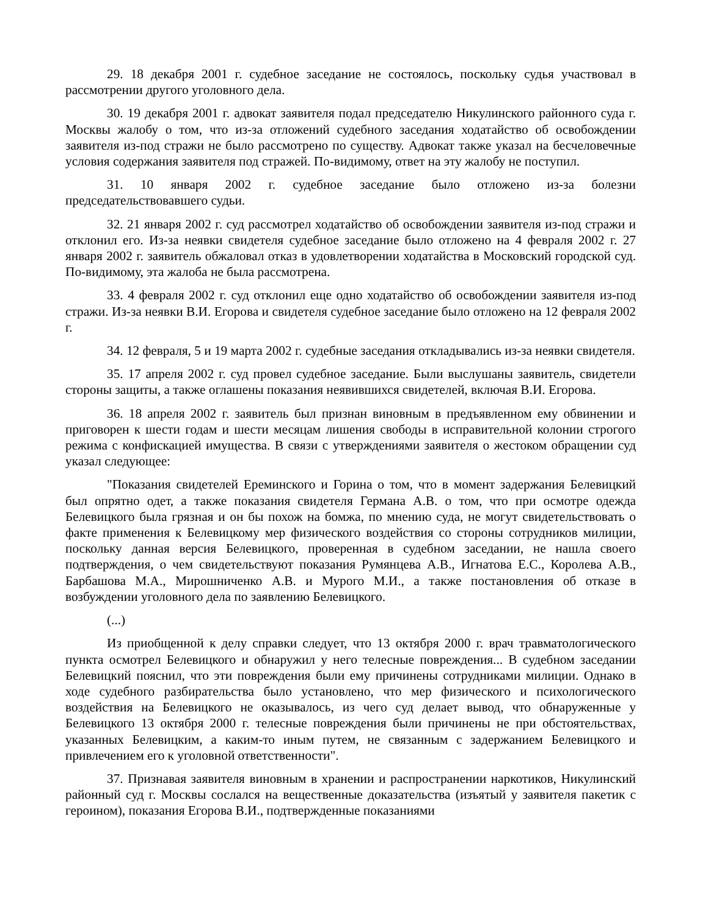29. 18 декабря 2001 г. судебное заседание не состоялось, поскольку судья участвовал в рассмотрении другого уголовного дела.
30. 19 декабря 2001 г. адвокат заявителя подал председателю Никулинского районного суда г. Москвы жалобу о том, что из-за отложений судебного заседания ходатайство об освобождении заявителя из-под стражи не было рассмотрено по существу. Адвокат также указал на бесчеловечные условия содержания заявителя под стражей. По-видимому, ответ на эту жалобу не поступил.
31. 10 января 2002 г. судебное заседание было отложено из-за болезни председательствовавшего судьи.
32. 21 января 2002 г. суд рассмотрел ходатайство об освобождении заявителя из-под стражи и отклонил его. Из-за неявки свидетеля судебное заседание было отложено на 4 февраля 2002 г. 27 января 2002 г. заявитель обжаловал отказ в удовлетворении ходатайства в Московский городской суд. По-видимому, эта жалоба не была рассмотрена.
33. 4 февраля 2002 г. суд отклонил еще одно ходатайство об освобождении заявителя из-под стражи. Из-за неявки В.И. Егорова и свидетеля судебное заседание было отложено на 12 февраля 2002 г.
34. 12 февраля, 5 и 19 марта 2002 г. судебные заседания откладывались из-за неявки свидетеля.
35. 17 апреля 2002 г. суд провел судебное заседание. Были выслушаны заявитель, свидетели стороны защиты, а также оглашены показания неявившихся свидетелей, включая В.И. Егорова.
36. 18 апреля 2002 г. заявитель был признан виновным в предъявленном ему обвинении и приговорен к шести годам и шести месяцам лишения свободы в исправительной колонии строгого режима с конфискацией имущества. В связи с утверждениями заявителя о жестоком обращении суд указал следующее:
"Показания свидетелей Ереминского и Горина о том, что в момент задержания Белевицкий был опрятно одет, а также показания свидетеля Германа А.В. о том, что при осмотре одежда Белевицкого была грязная и он бы похож на бомжа, по мнению суда, не могут свидетельствовать о факте применения к Белевицкому мер физического воздействия со стороны сотрудников милиции, поскольку данная версия Белевицкого, проверенная в судебном заседании, не нашла своего подтверждения, о чем свидетельствуют показания Румянцева А.В., Игнатова Е.С., Королева А.В., Барбашова М.А., Мирошниченко А.В. и Мурого М.И., а также постановления об отказе в возбуждении уголовного дела по заявлению Белевицкого.
(...)
Из приобщенной к делу справки следует, что 13 октября 2000 г. врач травматологического пункта осмотрел Белевицкого и обнаружил у него телесные повреждения... В судебном заседании Белевицкий пояснил, что эти повреждения были ему причинены сотрудниками милиции. Однако в ходе судебного разбирательства было установлено, что мер физического и психологического воздействия на Белевицкого не оказывалось, из чего суд делает вывод, что обнаруженные у Белевицкого 13 октября 2000 г. телесные повреждения были причинены не при обстоятельствах, указанных Белевицким, а каким-то иным путем, не связанным с задержанием Белевицкого и привлечением его к уголовной ответственности".
37. Признавая заявителя виновным в хранении и распространении наркотиков, Никулинский районный суд г. Москвы сослался на вещественные доказательства (изъятый у заявителя пакетик с героином), показания Егорова В.И., подтвержденные показаниями